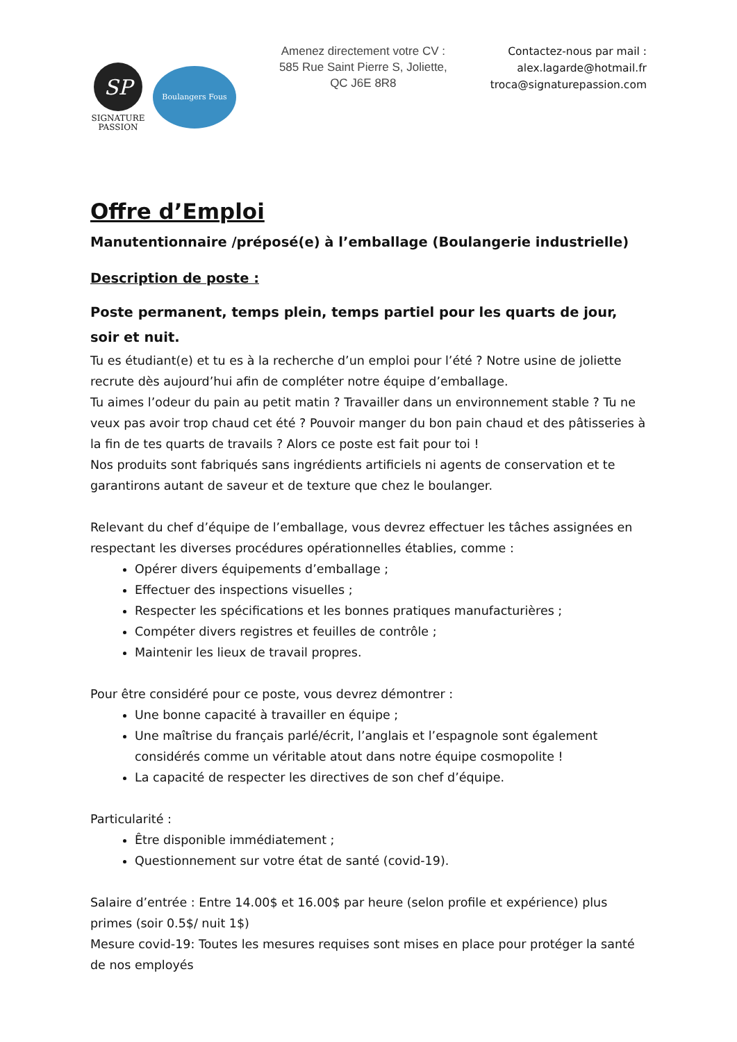SP
SIGNATURE
PASSION
Boulangers Fous
Amenez directement votre CV : 585 Rue Saint Pierre S, Joliette, QC J6E 8R8
Contactez-nous par mail :
alex.lagarde@hotmail.fr
troca@signaturepassion.com
Offre d’Emploi
Manutentionnaire /préposé(e) à l’emballage (Boulangerie industrielle)
Description de poste :
Poste permanent, temps plein, temps partiel pour les quarts de jour, soir et nuit.
Tu es étudiant(e) et tu es à la recherche d’un emploi pour l’été ? Notre usine de joliette recrute dès aujourd’hui afin de compléter notre équipe d’emballage.
Tu aimes l’odeur du pain au petit matin ? Travailler dans un environnement stable ? Tu ne veux pas avoir trop chaud cet été ? Pouvoir manger du bon pain chaud et des pâtisseries à la fin de tes quarts de travails ? Alors ce poste est fait pour toi !
Nos produits sont fabriqués sans ingrédients artificiels ni agents de conservation et te garantirons autant de saveur et de texture que chez le boulanger.
Relevant du chef d’équipe de l’emballage, vous devrez effectuer les tâches assignées en respectant les diverses procédures opérationnelles établies, comme :
Opérer divers équipements d’emballage ;
Effectuer des inspections visuelles ;
Respecter les spécifications et les bonnes pratiques manufacturières ;
Compéter divers registres et feuilles de contrôle ;
Maintenir les lieux de travail propres.
Pour être considéré pour ce poste, vous devrez démontrer :
Une bonne capacité à travailler en équipe ;
Une maîtrise du français parlé/écrit, l’anglais et l’espagnole sont également considérés comme un véritable atout dans notre équipe cosmopolite !
La capacité de respecter les directives de son chef d’équipe.
Particularité :
Être disponible immédiatement ;
Questionnement sur votre état de santé (covid-19).
Salaire d’entrée : Entre 14.00$ et 16.00$ par heure (selon profile et expérience) plus primes (soir 0.5$/ nuit 1$)
Mesure covid-19: Toutes les mesures requises sont mises en place pour protéger la santé de nos employés